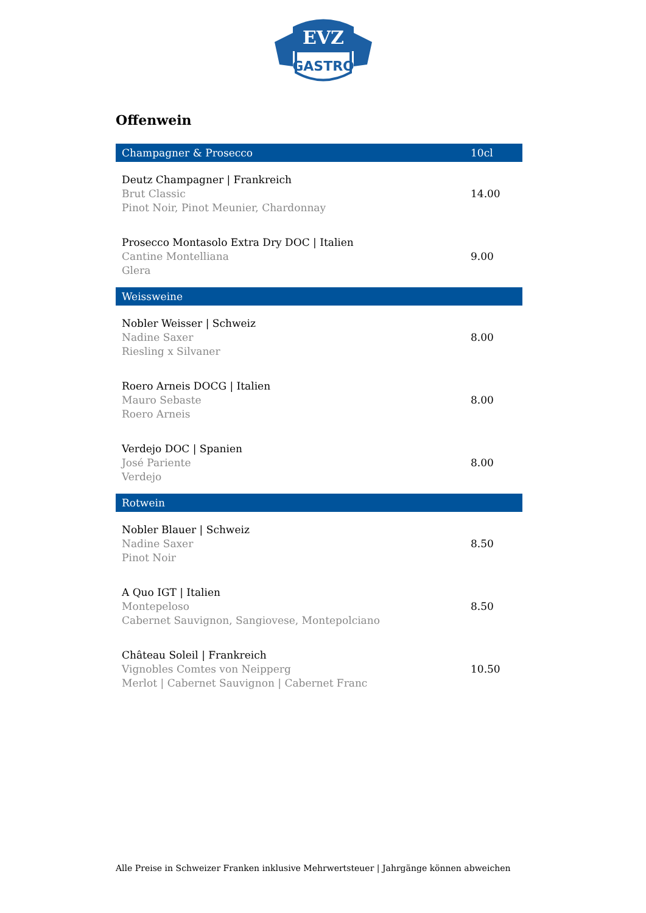EVZ
GASTRO
Offenwein
| Champagner & Prosecco | 10cl |
| --- | --- |
| Deutz Champagner / Frankreich Brut Classic Pinot Noir, Pinot Meunier, Chardonnay | 14.00 |
| Prosecco Montasolo Extra Dry DOC / Italien Cantine Montelliana Glera | 9.00 |
| Weissweine | |
| Nobler Weisser / Schweiz Nadine Saxer Riesling x Silvaner | 8.00 |
| Roero Arneis DOCG / Italien Mauro Sebaste Roero Arneis | 8.00 |
| Verdejo DOC / Spanien José Pariente Verdejo | 8.00 |
| Rotwein | |
| Nobler Blauer / Schweiz Nadine Saxer Pinot Noir | 8.50 |
| A Quo IGT / Italien Montepeloso Cabernet Sauvignon, Sangiovese, Montepolciano | 8.50 |
| Château Soleil / Frankreich Vignobles Comtes von Neipperg Merlot / Cabernet Sauvignon / Cabernet Franc | 10.50 |
Alle Preise in Schweizer Franken inklusive Mehrwertsteuer | Jahrgänge können abweichen